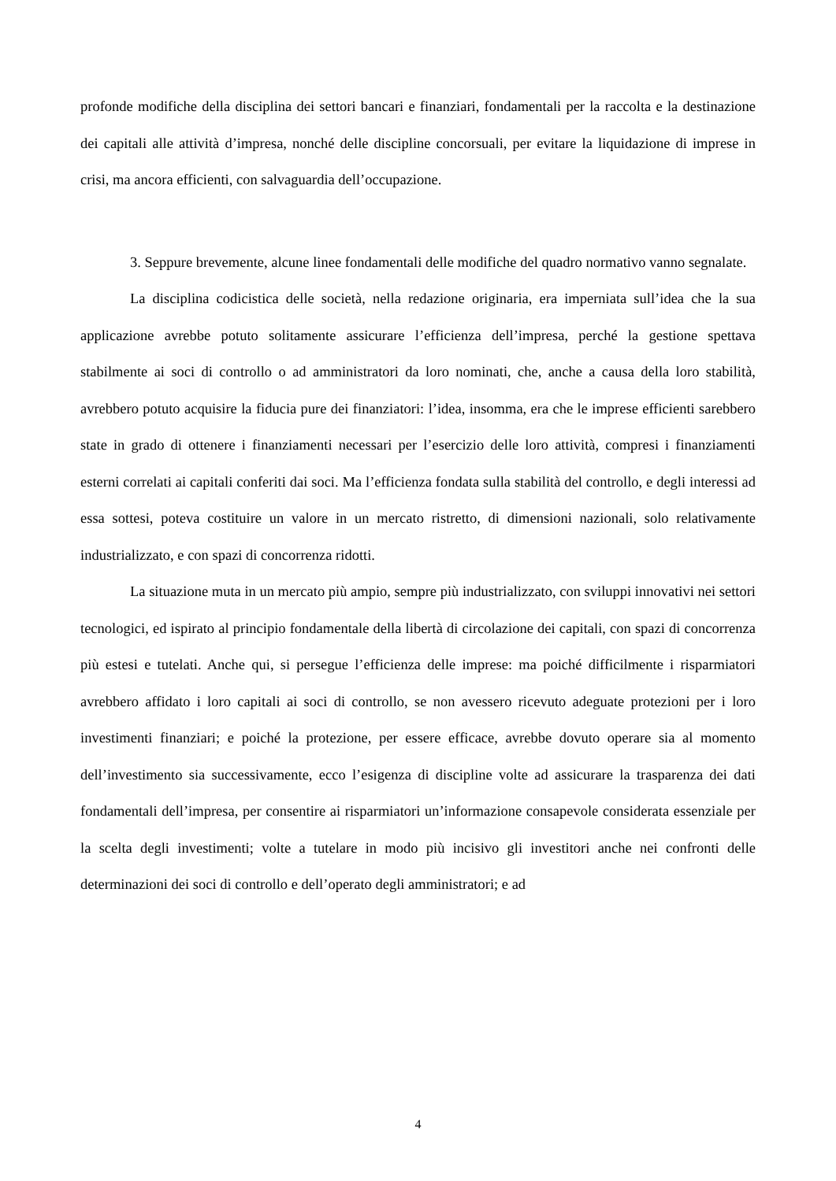profonde modifiche della disciplina dei settori bancari e finanziari, fondamentali per la raccolta e la destinazione dei capitali alle attività d’impresa, nonché delle discipline concorsuali, per evitare la liquidazione di imprese in crisi, ma ancora efficienti, con salvaguardia dell’occupazione.
3. Seppure brevemente, alcune linee fondamentali delle modifiche del quadro normativo vanno segnalate.
La disciplina codicistica delle società, nella redazione originaria, era imperniata sull’idea che la sua applicazione avrebbe potuto solitamente assicurare l’efficienza dell’impresa, perché la gestione spettava stabilmente ai soci di controllo o ad amministratori da loro nominati, che, anche a causa della loro stabilità, avrebbero potuto acquisire la fiducia pure dei finanziatori: l’idea, insomma, era che le imprese efficienti sarebbero state in grado di ottenere i finanziamenti necessari per l’esercizio delle loro attività, compresi i finanziamenti esterni correlati ai capitali conferiti dai soci. Ma l’efficienza fondata sulla stabilità del controllo, e degli interessi ad essa sottesi, poteva costituire un valore in un mercato ristretto, di dimensioni nazionali, solo relativamente industrializzato, e con spazi di concorrenza ridotti.
La situazione muta in un mercato più ampio, sempre più industrializzato, con sviluppi innovativi nei settori tecnologici, ed ispirato al principio fondamentale della libertà di circolazione dei capitali, con spazi di concorrenza più estesi e tutelati. Anche qui, si persegue l’efficienza delle imprese: ma poiché difficilmente i risparmiatori avrebbero affidato i loro capitali ai soci di controllo, se non avessero ricevuto adeguate protezioni per i loro investimenti finanziari; e poiché la protezione, per essere efficace, avrebbe dovuto operare sia al momento dell’investimento sia successivamente, ecco l’esigenza di discipline volte ad assicurare la trasparenza dei dati fondamentali dell’impresa, per consentire ai risparmiatori un’informazione consapevole considerata essenziale per la scelta degli investimenti; volte a tutelare in modo più incisivo gli investitori anche nei confronti delle determinazioni dei soci di controllo e dell’operato degli amministratori; e ad
4